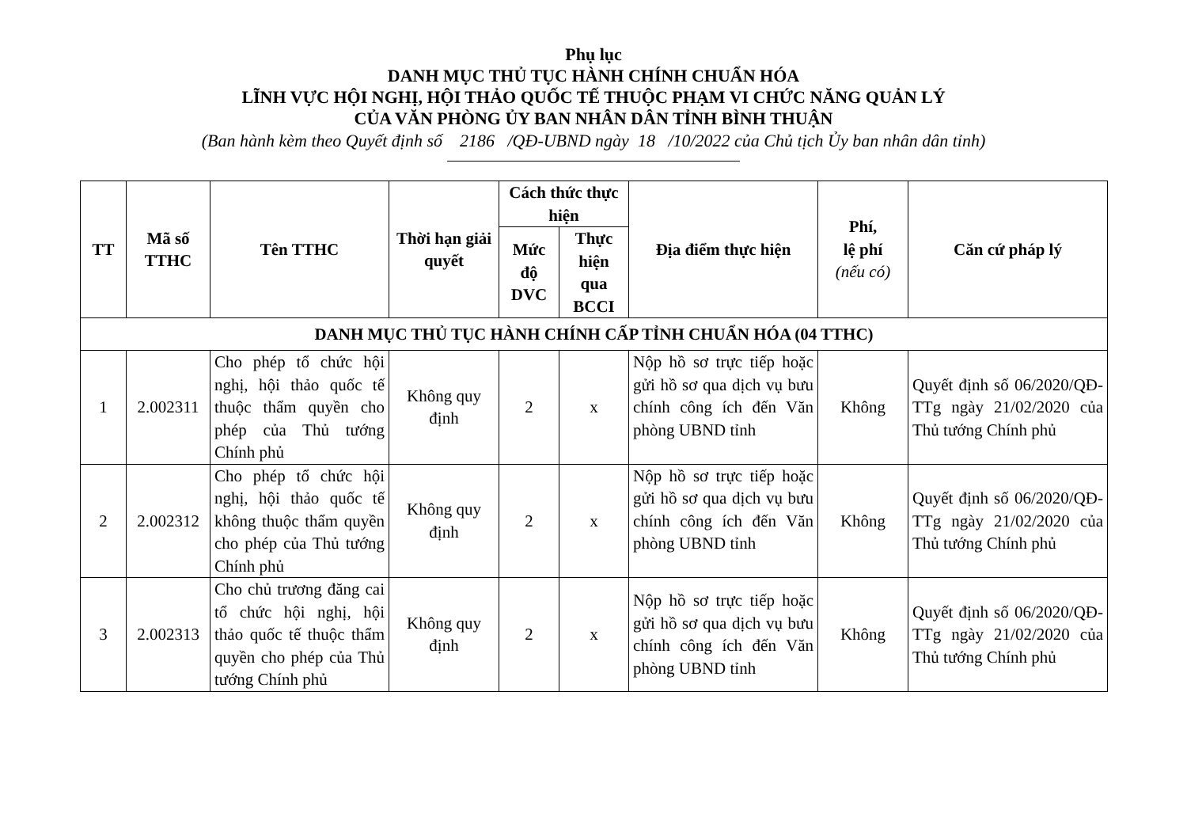Phụ lục
DANH MỤC THỦ TỤC HÀNH CHÍNH CHUẨN HÓA
LĨNH VỰC HỘI NGHỊ, HỘI THẢO QUỐC TẾ THUỘC PHẠM VI CHỨC NĂNG QUẢN LÝ
CỦA VĂN PHÒNG ỦY BAN NHÂN DÂN TỈNH BÌNH THUẬN
(Ban hành kèm theo Quyết định số 2186 /QĐ-UBND ngày 18 /10/2022 của Chủ tịch Ủy ban nhân dân tỉnh)
| TT | Mã số TTHC | Tên TTHC | Thời hạn giải quyết | Cách thức thực hiện | | Địa điểm thực hiện | Phí, lệ phí (nếu có) | Căn cứ pháp lý |
| --- | --- | --- | --- | --- | --- | --- | --- | --- |
| | | | | Mức độ DVC | Thực hiện qua BCCI | | | |
| DANH MỤC THỦ TỤC HÀNH CHÍNH CẤP TỈNH CHUẨN HÓA (04 TTHC) | | | | | | | | |
| 1 | 2.002311 | Cho phép tổ chức hội nghị, hội thảo quốc tế thuộc thẩm quyền cho phép của Thủ tướng Chính phủ | Không quy định | 2 | x | Nộp hồ sơ trực tiếp hoặc gửi hồ sơ qua dịch vụ bưu chính công ích đến Văn phòng UBND tỉnh | Không | Quyết định số 06/2020/QĐ-TTg ngày 21/02/2020 của Thủ tướng Chính phủ |
| 2 | 2.002312 | Cho phép tổ chức hội nghị, hội thảo quốc tế không thuộc thẩm quyền cho phép của Thủ tướng Chính phủ | Không quy định | 2 | x | Nộp hồ sơ trực tiếp hoặc gửi hồ sơ qua dịch vụ bưu chính công ích đến Văn phòng UBND tỉnh | Không | Quyết định số 06/2020/QĐ-TTg ngày 21/02/2020 của Thủ tướng Chính phủ |
| 3 | 2.002313 | Cho chủ trương đăng cai tổ chức hội nghị, hội thảo quốc tế thuộc thẩm quyền cho phép của Thủ tướng Chính phủ | Không quy định | 2 | x | Nộp hồ sơ trực tiếp hoặc gửi hồ sơ qua dịch vụ bưu chính công ích đến Văn phòng UBND tỉnh | Không | Quyết định số 06/2020/QĐ-TTg ngày 21/02/2020 của Thủ tướng Chính phủ |